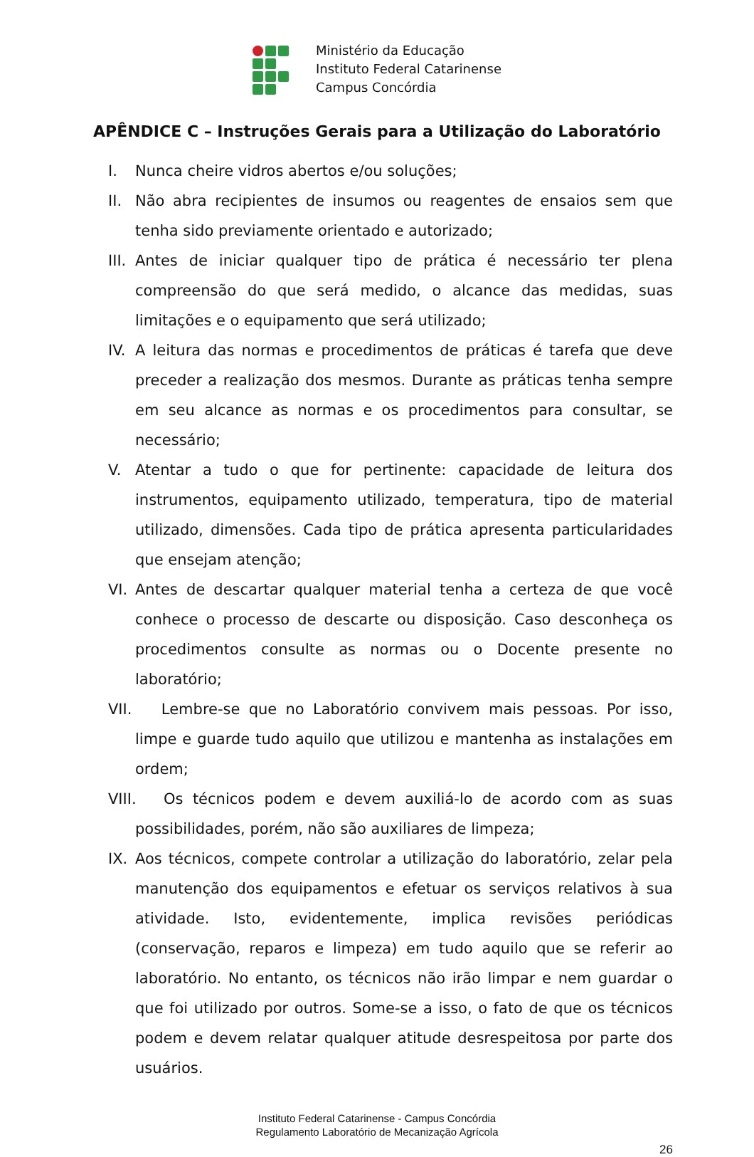Ministério da Educação
Instituto Federal Catarinense
Campus Concórdia
APÊNDICE C – Instruções Gerais para a Utilização do Laboratório
I. Nunca cheire vidros abertos e/ou soluções;
II. Não abra recipientes de insumos ou reagentes de ensaios sem que tenha sido previamente orientado e autorizado;
III.
Antes de iniciar qualquer tipo de prática é necessário ter plena compreensão do que será medido, o alcance das medidas, suas limitações e o equipamento que será utilizado;
IV. A leitura das normas e procedimentos de práticas é tarefa que deve preceder a realização dos mesmos. Durante as práticas tenha sempre em seu alcance as normas e os procedimentos para consultar, se necessário;
V. Atentar a tudo o que for pertinente: capacidade de leitura dos instrumentos, equipamento utilizado, temperatura, tipo de material utilizado, dimensões. Cada tipo de prática apresenta particularidades que ensejam atenção;
VI. Antes de descartar qualquer material tenha a certeza de que você conhece o processo de descarte ou disposição. Caso desconheça os procedimentos consulte as normas ou o Docente presente no laboratório;
VII.
Lembre-se que no Laboratório convivem mais pessoas. Por isso, limpe e guarde tudo aquilo que utilizou e mantenha as instalações em ordem;
VIII.
Os técnicos podem e devem auxiliá-lo de acordo com as suas possibilidades, porém, não são auxiliares de limpeza;
IX. Aos técnicos, compete controlar a utilização do laboratório, zelar pela manutenção dos equipamentos e efetuar os serviços relativos à sua atividade. Isto, evidentemente, implica revisões periódicas (conservação, reparos e limpeza) em tudo aquilo que se referir ao laboratório. No entanto, os técnicos não irão limpar e nem guardar o que foi utilizado por outros. Some-se a isso, o fato de que os técnicos podem e devem relatar qualquer atitude desrespeitosa por parte dos usuários.
Instituto Federal Catarinense - Campus Concórdia
Regulamento Laboratório de Mecanização Agrícola
26